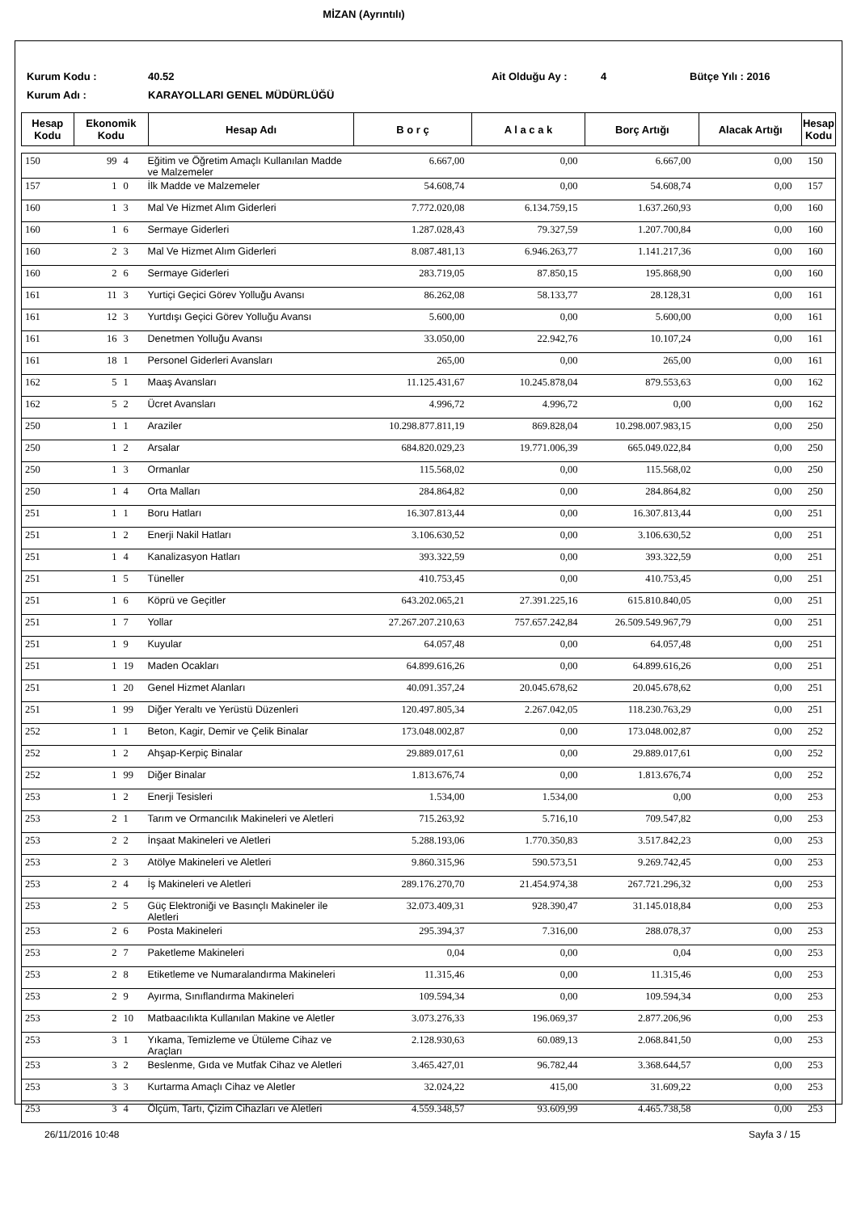MİZAN (Ayrıntılı)
Kurum Kodu : 40.52 Ait Olduğu Ay : 4 Bütçe Yılı : 2016
Kurum Adı : KARAYOLLARI GENEL MÜDÜRLÜĞÜ
| Hesap Kodu | Ekonomik Kodu | Hesap Adı | B o r ç | A l a c a k | Borç Artığı | Alacak Artığı | Hesap Kodu |
| --- | --- | --- | --- | --- | --- | --- | --- |
| 150 | 99 | 4 | Eğitim ve Öğretim Amaçlı Kullanılan Madde ve Malzemeler | 6.667,00 | 0,00 | 6.667,00 | 0,00 | 150 |
| 157 | 1 | 0 | İlk Madde ve Malzemeler | 54.608,74 | 0,00 | 54.608,74 | 0,00 | 157 |
| 160 | 1 | 3 | Mal Ve Hizmet Alım Giderleri | 7.772.020,08 | 6.134.759,15 | 1.637.260,93 | 0,00 | 160 |
| 160 | 1 | 6 | Sermaye Giderleri | 1.287.028,43 | 79.327,59 | 1.207.700,84 | 0,00 | 160 |
| 160 | 2 | 3 | Mal Ve Hizmet Alım Giderleri | 8.087.481,13 | 6.946.263,77 | 1.141.217,36 | 0,00 | 160 |
| 160 | 2 | 6 | Sermaye Giderleri | 283.719,05 | 87.850,15 | 195.868,90 | 0,00 | 160 |
| 161 | 11 | 3 | Yurtiçi Geçici Görev Yolluğu Avansı | 86.262,08 | 58.133,77 | 28.128,31 | 0,00 | 161 |
| 161 | 12 | 3 | Yurtdışı Geçici Görev Yolluğu Avansı | 5.600,00 | 0,00 | 5.600,00 | 0,00 | 161 |
| 161 | 16 | 3 | Denetmen Yolluğu Avansı | 33.050,00 | 22.942,76 | 10.107,24 | 0,00 | 161 |
| 161 | 18 | 1 | Personel Giderleri Avansları | 265,00 | 0,00 | 265,00 | 0,00 | 161 |
| 162 | 5 | 1 | Maaş Avansları | 11.125.431,67 | 10.245.878,04 | 879.553,63 | 0,00 | 162 |
| 162 | 5 | 2 | Ücret Avansları | 4.996,72 | 4.996,72 | 0,00 | 0,00 | 162 |
| 250 | 1 | 1 | Araziler | 10.298.877.811,19 | 869.828,04 | 10.298.007.983,15 | 0,00 | 250 |
| 250 | 1 | 2 | Arsalar | 684.820.029,23 | 19.771.006,39 | 665.049.022,84 | 0,00 | 250 |
| 250 | 1 | 3 | Ormanlar | 115.568,02 | 0,00 | 115.568,02 | 0,00 | 250 |
| 250 | 1 | 4 | Orta Malları | 284.864,82 | 0,00 | 284.864,82 | 0,00 | 250 |
| 251 | 1 | 1 | Boru Hatları | 16.307.813,44 | 0,00 | 16.307.813,44 | 0,00 | 251 |
| 251 | 1 | 2 | Enerji Nakil Hatları | 3.106.630,52 | 0,00 | 3.106.630,52 | 0,00 | 251 |
| 251 | 1 | 4 | Kanalizasyon Hatları | 393.322,59 | 0,00 | 393.322,59 | 0,00 | 251 |
| 251 | 1 | 5 | Tüneller | 410.753,45 | 0,00 | 410.753,45 | 0,00 | 251 |
| 251 | 1 | 6 | Köprü ve Geçitler | 643.202.065,21 | 27.391.225,16 | 615.810.840,05 | 0,00 | 251 |
| 251 | 1 | 7 | Yollar | 27.267.207.210,63 | 757.657.242,84 | 26.509.549.967,79 | 0,00 | 251 |
| 251 | 1 | 9 | Kuyular | 64.057,48 | 0,00 | 64.057,48 | 0,00 | 251 |
| 251 | 1 | 19 | Maden Ocakları | 64.899.616,26 | 0,00 | 64.899.616,26 | 0,00 | 251 |
| 251 | 1 | 20 | Genel Hizmet Alanları | 40.091.357,24 | 20.045.678,62 | 20.045.678,62 | 0,00 | 251 |
| 251 | 1 | 99 | Diğer Yeraltı ve Yerüstü Düzenleri | 120.497.805,34 | 2.267.042,05 | 118.230.763,29 | 0,00 | 251 |
| 252 | 1 | 1 | Beton, Kagir, Demir ve Çelik Binalar | 173.048.002,87 | 0,00 | 173.048.002,87 | 0,00 | 252 |
| 252 | 1 | 2 | Ahşap-Kerpiç Binalar | 29.889.017,61 | 0,00 | 29.889.017,61 | 0,00 | 252 |
| 252 | 1 | 99 | Diğer Binalar | 1.813.676,74 | 0,00 | 1.813.676,74 | 0,00 | 252 |
| 253 | 1 | 2 | Enerji Tesisleri | 1.534,00 | 1.534,00 | 0,00 | 0,00 | 253 |
| 253 | 2 | 1 | Tarım ve Ormancılık Makineleri ve Aletleri | 715.263,92 | 5.716,10 | 709.547,82 | 0,00 | 253 |
| 253 | 2 | 2 | İnşaat Makineleri ve Aletleri | 5.288.193,06 | 1.770.350,83 | 3.517.842,23 | 0,00 | 253 |
| 253 | 2 | 3 | Atölye Makineleri ve Aletleri | 9.860.315,96 | 590.573,51 | 9.269.742,45 | 0,00 | 253 |
| 253 | 2 | 4 | İş Makineleri ve Aletleri | 289.176.270,70 | 21.454.974,38 | 267.721.296,32 | 0,00 | 253 |
| 253 | 2 | 5 | Güç Elektroniği ve Basınçlı Makineler ile Aletleri | 32.073.409,31 | 928.390,47 | 31.145.018,84 | 0,00 | 253 |
| 253 | 2 | 6 | Posta Makineleri | 295.394,37 | 7.316,00 | 288.078,37 | 0,00 | 253 |
| 253 | 2 | 7 | Paketleme Makineleri | 0,04 | 0,00 | 0,04 | 0,00 | 253 |
| 253 | 2 | 8 | Etiketleme ve Numaralandırma Makineleri | 11.315,46 | 0,00 | 11.315,46 | 0,00 | 253 |
| 253 | 2 | 9 | Ayırma, Sınıflandırma Makineleri | 109.594,34 | 0,00 | 109.594,34 | 0,00 | 253 |
| 253 | 2 | 10 | Matbaacılıkta Kullanılan Makine ve Aletler | 3.073.276,33 | 196.069,37 | 2.877.206,96 | 0,00 | 253 |
| 253 | 3 | 1 | Yıkama, Temizleme ve Ütüleme Cihaz ve Araçları | 2.128.930,63 | 60.089,13 | 2.068.841,50 | 0,00 | 253 |
| 253 | 3 | 2 | Beslenme, Gıda ve Mutfak Cihaz ve Aletleri | 3.465.427,01 | 96.782,44 | 3.368.644,57 | 0,00 | 253 |
| 253 | 3 | 3 | Kurtarma Amaçlı Cihaz ve Aletler | 32.024,22 | 415,00 | 31.609,22 | 0,00 | 253 |
| 253 | 3 | 4 | Ölçüm, Tartı, Çizim Cihazları ve Aletleri | 4.559.348,57 | 93.609,99 | 4.465.738,58 | 0,00 | 253 |
26/11/2016 10:48 Sayfa 3 / 15